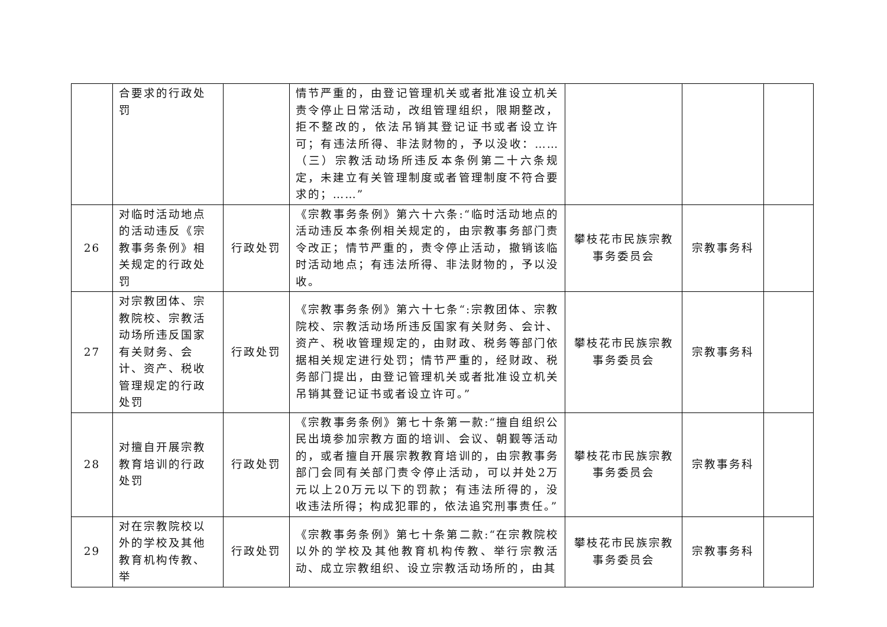| | 合要求的行政处罚 | | 情节严重的，由登记管理机关或者批准设立机关责令停止日常活动，改组管理组织，限期整改，拒不整改的，依法吊销其登记证书或者设立许可；有违法所得、非法财物的，予以没收：……（三）宗教活动场所违反本条例第二十六条规定，未建立有关管理制度或者管理制度不符合要求的；……” | | | |
| 26 | 对临时活动地点的活动违反《宗教事务条例》相关规定的行政处罚 | 行政处罚 | 《宗教事务条例》第六十六条:“临时活动地点的活动违反本条例相关规定的，由宗教事务部门责令改正；情节严重的，责令停止活动，撤销该临时活动地点；有违法所得、非法财物的，予以没收。 | 攀枝花市民族宗教事务委员会 | 宗教事务科 | |
| 27 | 对宗教团体、宗教院校、宗教活动场所违反国家有关财务、会计、资产、税收管理规定的行政处罚 | 行政处罚 | 《宗教事务条例》第六十七条“:宗教团体、宗教院校、宗教活动场所违反国家有关财务、会计、资产、税收管理规定的，由财政、税务等部门依据相关规定进行处罚；情节严重的，经财政、税务部门提出，由登记管理机关或者批准设立机关吊销其登记证书或者设立许可。” | 攀枝花市民族宗教事务委员会 | 宗教事务科 | |
| 28 | 对擅自开展宗教教育培训的行政处罚 | 行政处罚 | 《宗教事务条例》第七十条第一款:“擅自组织公民出境参加宗教方面的培训、会议、朝觐等活动的，或者擅自开展宗教教育培训的，由宗教事务部门会同有关部门责令停止活动，可以并处2万元以上20万元以下的罚款；有违法所得的，没收违法所得；构成犯罪的，依法追究刑事责任。” | 攀枝花市民族宗教事务委员会 | 宗教事务科 | |
| 29 | 对在宗教院校以外的学校及其他教育机构传教、举 | 行政处罚 | 《宗教事务条例》第七十条第二款:“在宗教院校以外的学校及其他教育机构传教、举行宗教活动、成立宗教组织、设立宗教活动场所的，由其 | 攀枝花市民族宗教事务委员会 | 宗教事务科 | |